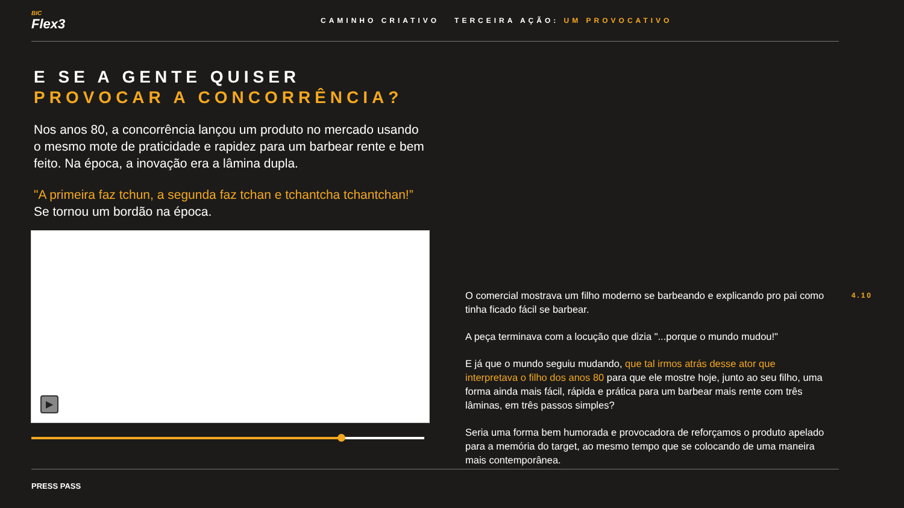BIC
Flex3
CAMINHO CRIATIVO TERCEIRA AÇÃO: UM PROVOCATIVO
E SE A GENTE QUISER
PROVOCAR A CONCORRÊNCIA?
Nos anos 80, a concorrência lançou um produto no mercado usando o mesmo mote de praticidade e rapidez para um barbear rente e bem feito. Na época, a inovação era a lâmina dupla.
"A primeira faz tchun, a segunda faz tchan e tchantcha tchantchan!” Se tornou um bordão na época.
▶
O comercial mostrava um filho moderno se barbeando e explicando pro pai como tinha ficado fácil se barbear.
A peça terminava com a locução que dizia "...porque o mundo mudou!"
E já que o mundo seguiu mudando, que tal irmos atrás desse ator que interpretava o filho dos anos 80 para que ele mostre hoje, junto ao seu filho, uma forma ainda mais fácil, rápida e prática para um barbear mais rente com três lâminas, em três passos simples?
Seria uma forma bem humorada e provocadora de reforçamos o produto apelado para a memória do target, ao mesmo tempo que se colocando de uma maneira mais contemporânea.
4.10
PRESS PASS